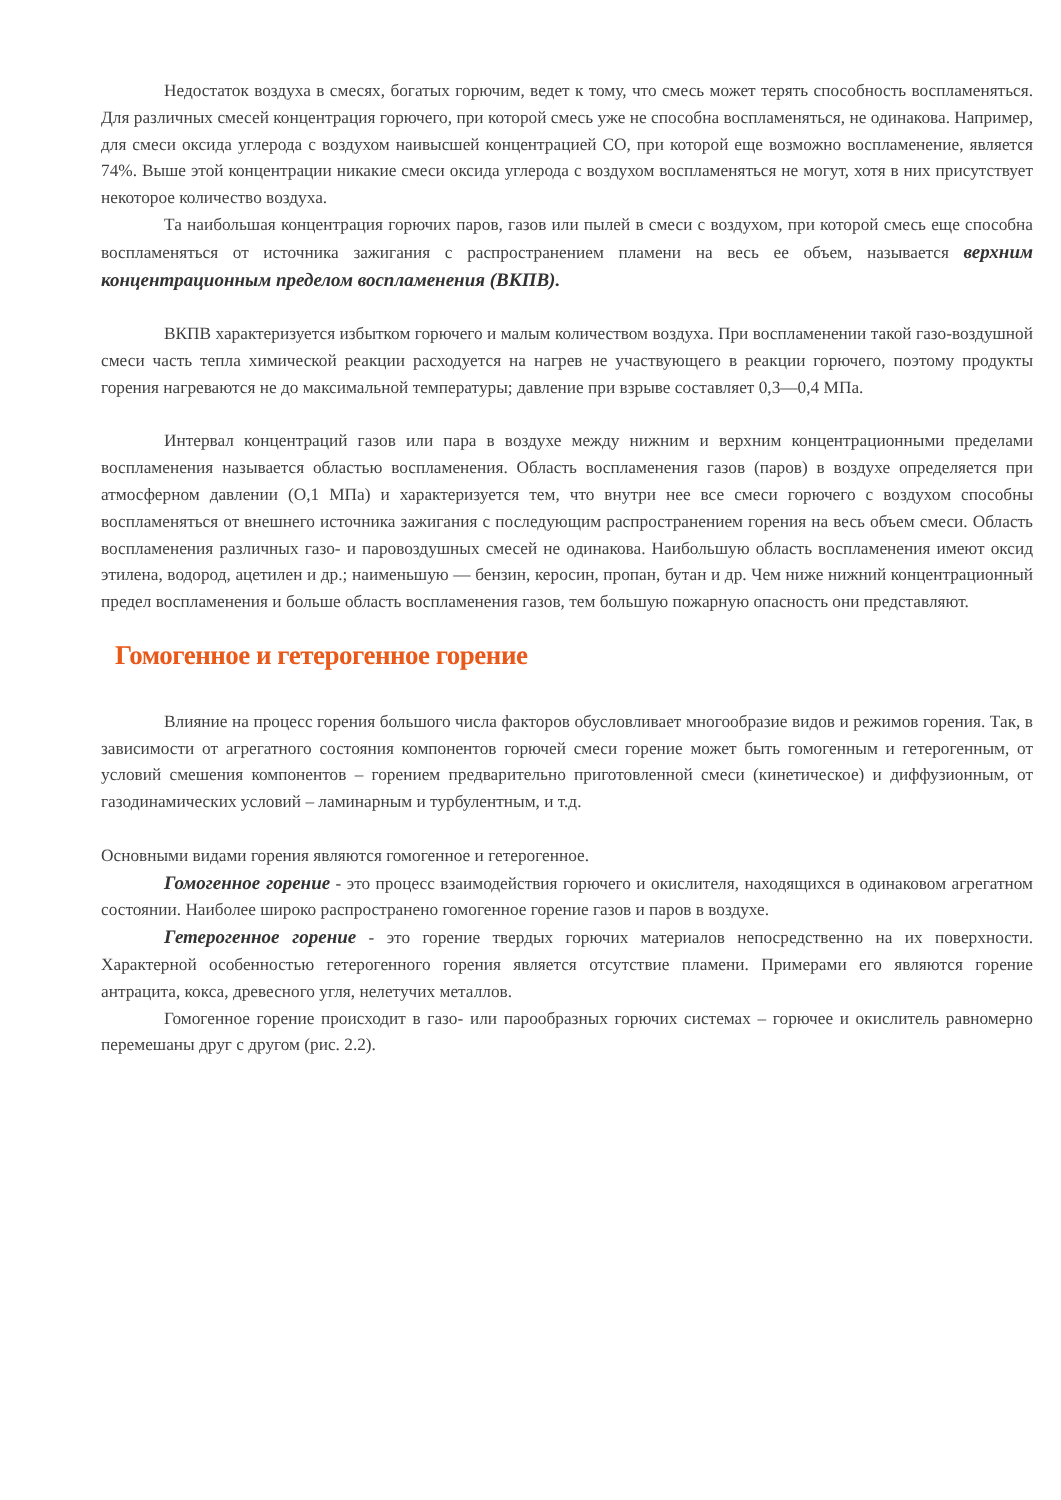Недостаток воздуха в смесях, богатых горючим, ведет к тому, что смесь может терять способность воспламеняться. Для различных смесей концентрация горючего, при которой смесь уже не способна воспламеняться, не одинакова. Например, для смеси оксида углерода с воздухом наивысшей концентрацией СО, при которой еще возможно воспламенение, является 74%. Выше этой концентрации никакие смеси оксида углерода с воздухом воспламеняться не могут, хотя в них присутствует некоторое количество воздуха.
Та наибольшая концентрация горючих паров, газов или пылей в смеси с воздухом, при которой смесь еще способна воспламеняться от источника зажигания с распространением пламени на весь ее объем, называется верхним концентрационным пределом воспламенения (ВКПВ).
ВКПВ характеризуется избытком горючего и малым количеством воздуха. При воспламенении такой газо-воздушной смеси часть тепла химической реакции расходуется на нагрев не участвующего в реакции горючего, поэтому продукты горения нагреваются не до максимальной температуры; давление при взрыве составляет 0,3—0,4 МПа.
Интервал концентраций газов или пара в воздухе между нижним и верхним концентрационными пределами воспламенения называется областью воспламенения. Область воспламенения газов (паров) в воздухе определяется при атмосферном давлении (О,1 МПа) и характеризуется тем, что внутри нее все смеси горючего с воздухом способны воспламеняться от внешнего источника зажигания с последующим распространением горения на весь объем смеси. Область воспламенения различных газо- и паровоздушных смесей не одинакова. Наибольшую область воспламенения имеют оксид этилена, водород, ацетилен и др.; наименьшую — бензин, керосин, пропан, бутан и др. Чем ниже нижний концентрационный предел воспламенения и больше область воспламенения газов, тем большую пожарную опасность они представляют.
Гомогенное и гетерогенное горение
Влияние на процесс горения большого числа факторов обусловливает многообразие видов и режимов горения. Так, в зависимости от агрегатного состояния компонентов горючей смеси горение может быть гомогенным и гетерогенным, от условий смешения компонентов – горением предварительно приготовленной смеси (кинетическое) и диффузионным, от газодинамических условий – ламинарным и турбулентным, и т.д.
Основными видами горения являются гомогенное и гетерогенное.
Гомогенное горение - это процесс взаимодействия горючего и окислителя, находящихся в одинаковом агрегатном состоянии. Наиболее широко распространено гомогенное горение газов и паров в воздухе.
Гетерогенное горение - это горение твердых горючих материалов непосредственно на их поверхности. Характерной особенностью гетерогенного горения является отсутствие пламени. Примерами его являются горение антрацита, кокса, древесного угля, нелетучих металлов.
Гомогенное горение происходит в газо- или парообразных горючих системах – горючее и окислитель равномерно перемешаны друг с другом (рис. 2.2).